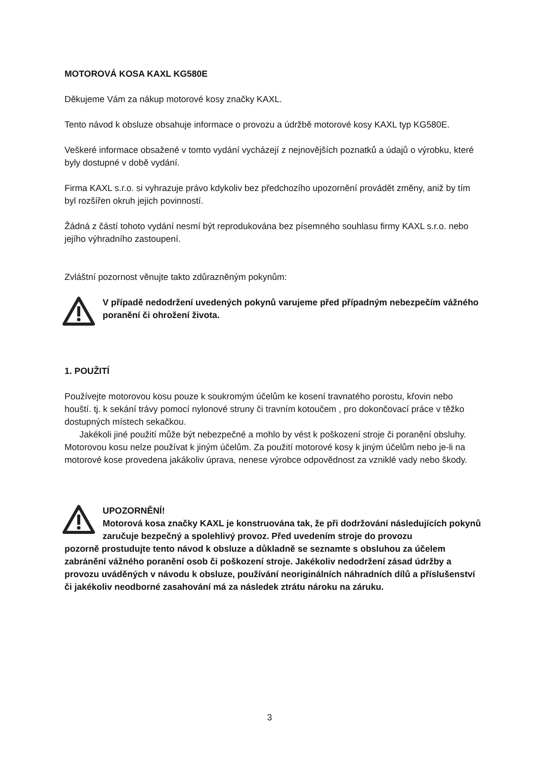MOTOROVÁ KOSA KAXL KG580E
Děkujeme Vám za nákup motorové kosy značky KAXL.
Tento návod k obsluze obsahuje informace o provozu a údržbě motorové kosy KAXL typ KG580E.
Veškeré informace obsažené v tomto vydání vycházejí z nejnovějších poznatků a údajů o výrobku, které byly dostupné v době vydání.
Firma KAXL s.r.o. si vyhrazuje právo kdykoliv bez předchozího upozornění provádět změny, aniž by tím byl rozšířen okruh jejich povinností.
Žádná z částí tohoto vydání nesmí být reprodukována bez písemného souhlasu firmy KAXL s.r.o. nebo jejího výhradního zastoupení.
Zvláštní pozornost věnujte takto zdůrazněným pokynům:
V případě nedodržení uvedených pokynů varujeme před případným nebezpečím vážného poranění či ohrožení života.
1. POUŽITÍ
Používejte motorovou kosu pouze k soukromým účelům ke kosení travnatého porostu, křovin nebo houští. tj. k sekání trávy pomocí nylonové struny či travním kotoučem , pro dokončovací práce v těžko dostupných místech sekačkou.
Jakékoli jiné použití může být nebezpečné a mohlo by vést k poškození stroje či poranění obsluhy. Motorovou kosu nelze používat k jiným účelům. Za použití motorové kosy k jiným účelům nebo je-li na motorové kose provedena jakákoliv úprava, nenese výrobce odpovědnost za vzniklé vady nebo škody.
UPOZORNĚNÍ!
Motorová kosa značky KAXL je konstruována tak, že při dodržování následujících pokynů zaručuje bezpečný a spolehlivý provoz. Před uvedením stroje do provozu
pozorně prostudujte tento návod k obsluze a důkladně se seznamte s obsluhou za účelem zabránění vážného poranění osob či poškození stroje. Jakékoliv nedodržení zásad údržby a provozu uváděných v návodu k obsluze, používání neoriginálních náhradních dílů a příslušenství či jakékoliv neodborné zasahování má za následek ztrátu nároku na záruku.
3